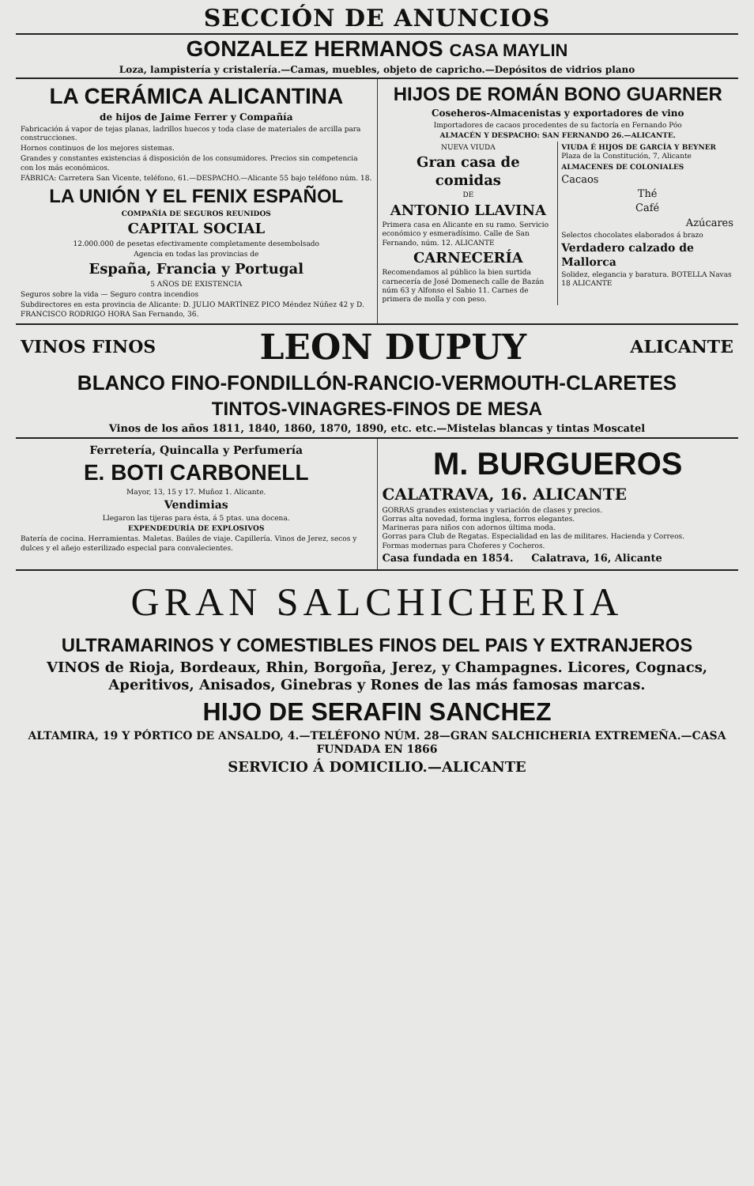SECCIÓN DE ANUNCIOS
GONZALEZ HERMANOS CASA MAYLIN
Loza, lampistería y cristalería.—Camas, muebles, objeto de capricho.—Depósitos de vidrios plano
LA CERÁMICA ALICANTINA
de hijos de Jaime Ferrer y Compañía
Fabricación á vapor de tejas planas, ladrillos huecos y toda clase de materiales de arcilla para construcciones.
Hornos continuos de los mejores sistemas.
Grandes y constantes existencias á disposición de los consumidores. Precios sin competencia con los más económicos.
FÁBRICA: Carretera San Vicente, teléfono, 61.—DESPACHO.—Alicante 55 bajo teléfono núm. 18.
LA UNIÓN Y EL FENIX ESPAÑOL
COMPAÑÍA DE SEGUROS REUNIDOS
CAPITAL SOCIAL
12.000.000 de pesetas efectivamente completamente desembolsado
Agencia en todas las provincias de
España, Francia y Portugal
5 AÑOS DE EXISTENCIA
Seguros sobre la vida — Seguro contra incendios
Subdirectores en esta provincia de Alicante: D. JULIO MARTÍNEZ PICO Méndez Núñez 42 y D. FRANCISCO RODRIGO HORA San Fernando, 36.
HIJOS DE ROMÁN BONO GUARNER
Coseheros-Almacenistas y exportadores de vino
Importadores de cacaos procedentes de su factoría en Fernando Póo
ALMACÉN Y DESPACHO: SAN FERNANDO 26.—ALICANTE.
NUEVA VIUDA
Gran casa de comidas
DE
ANTONIO LLAVINA
Primera casa en Alicante en su ramo. Servicio económico y esmeradísimo. Calle de San Fernando, núm. 12. ALICANTE
CARNECERÍA
Recomendamos al público la bien surtida carnecería de José Domenech calle de Bazán núm 63 y Alfonso el Sabio 11. Carnes de primera de molla y con peso.
VIUDA É HIJOS DE GARCÍA Y BEYNER Plaza de la Constitución, 7, Alicante
ALMACENES DE COLONIALES
Cacaos
Thé
Café
Azúcares
Selectos chocolates elaborados á brazo
Verdadero calzado de Mallorca
Solidez, elegancia y baratura. BOTELLA Navas 18 ALICANTE
VINOS FINOS
LEON DUPUY
ALICANTE
BLANCO FINO-FONDILLÓN-RANCIO-VERMOUTH-CLARETES
TINTOS-VINAGRES-FINOS DE MESA
Vinos de los años 1811, 1840, 1860, 1870, 1890, etc. etc.—Mistelas blancas y tintas Moscatel
Ferretería, Quincalla y Perfumería
E. BOTI CARBONELL
Mayor, 13, 15 y 17. Muñoz 1. Alicante.
Vendimias
Llegaron las tijeras para ésta, á 5 ptas. una docena.
EXPENDEDURÍA DE EXPLOSIVOS
Batería de cocina. Herramientas. Maletas. Baúles de viaje. Capillería. Vinos de Jerez, secos y dulces y el añejo esterilizado especial para convalecientes.
M. BURGUEROS
CALATRAVA, 16. ALICANTE
GORRAS grandes existencias y variación de clases y precios.
Gorras alta novedad, forma inglesa, forros elegantes.
Marineras para niños con adornos última moda.
Gorras para Club de Regatas. Especialidad en las de militares. Hacienda y Correos.
Formas modernas para Choferes y Cocheros.
Casa fundada en 1854. Calatrava, 16, Alicante
GRAN SALCHICHERIA
ULTRAMARINOS Y COMESTIBLES FINOS DEL PAIS Y EXTRANJEROS
VINOS de Rioja, Bordeaux, Rhin, Borgoña, Jerez, y Champagnes. Licores, Cognacs, Aperitivos, Anisados, Ginebras y Rones de las más famosas marcas.
HIJO DE SERAFIN SANCHEZ
ALTAMIRA, 19 Y PÓRTICO DE ANSALDO, 4.—TELÉFONO NÚM. 28—GRAN SALCHICHERIA EXTREMEÑA.—CASA FUNDADA EN 1866
SERVICIO Á DOMICILIO.—ALICANTE